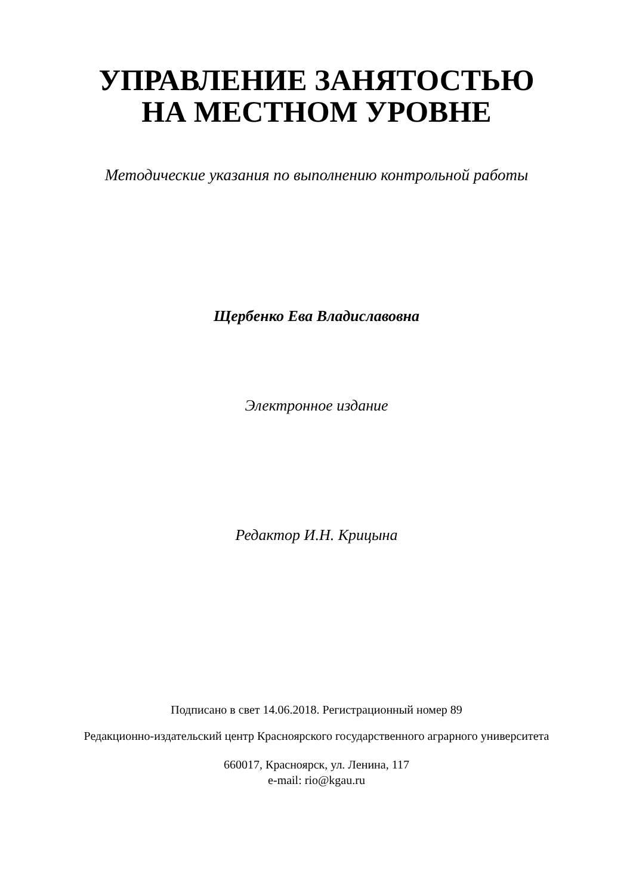УПРАВЛЕНИЕ ЗАНЯТОСТЬЮ
НА МЕСТНОМ УРОВНЕ
Методические указания по выполнению контрольной работы
Щербенко Ева Владиславовна
Электронное издание
Редактор И.Н. Крицына
Подписано в свет 14.06.2018. Регистрационный номер 89
Редакционно-издательский центр Красноярского государственного аграрного университета
660017, Красноярск, ул. Ленина, 117
e-mail: rio@kgau.ru